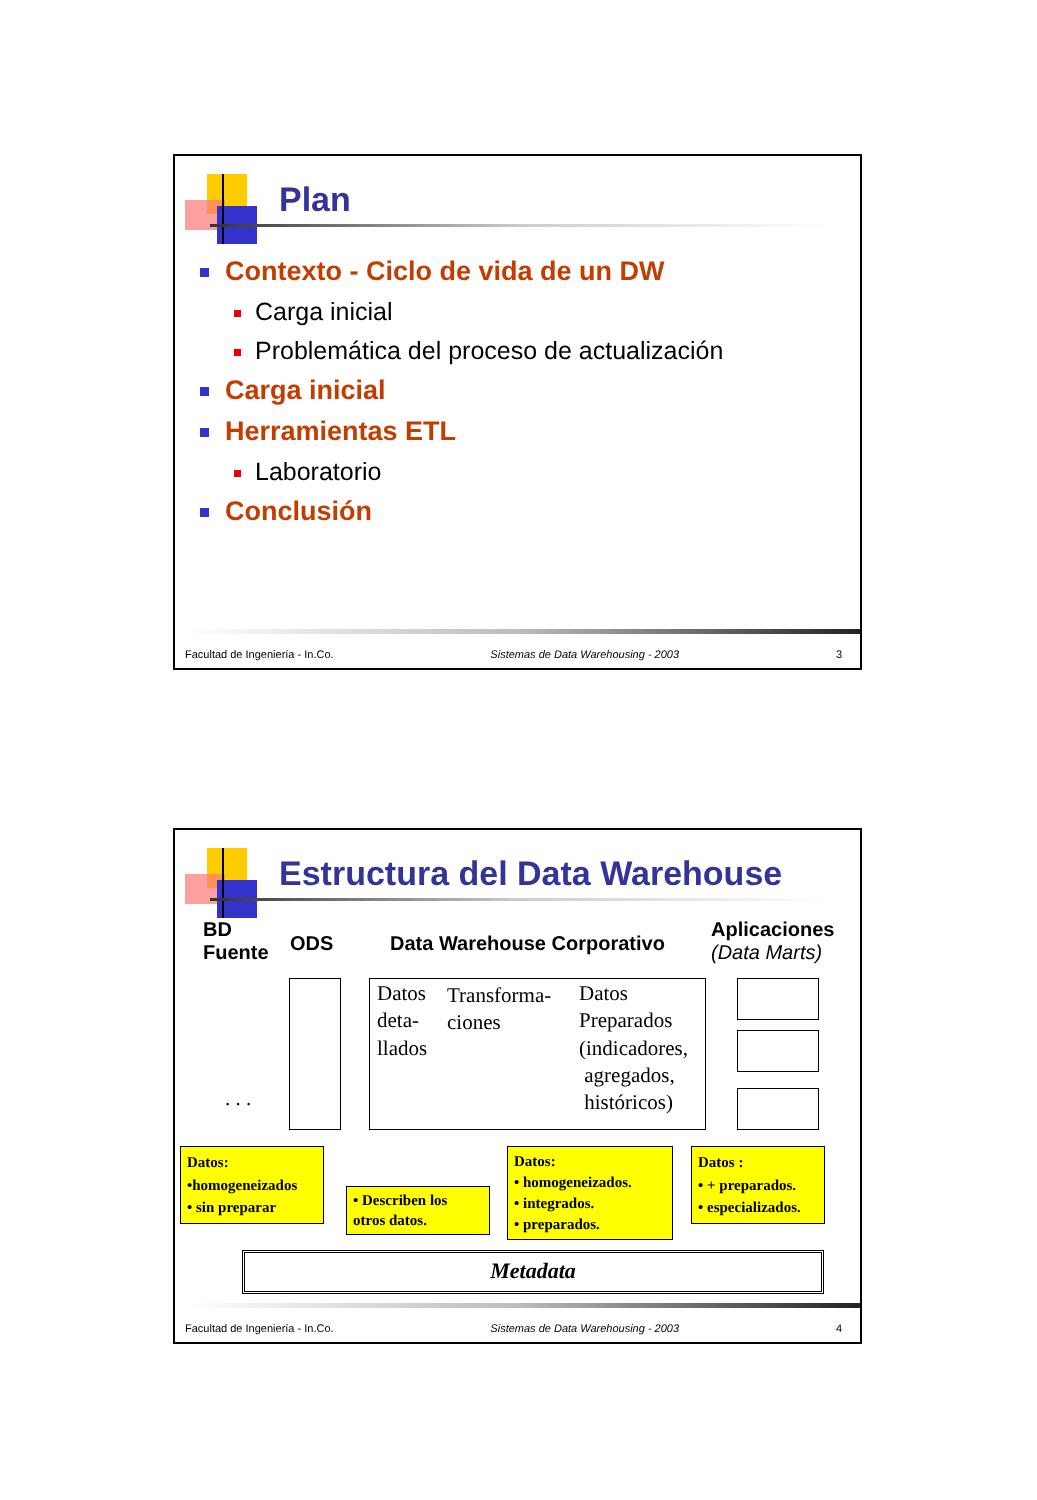Plan
Contexto - Ciclo de vida de un DW
Carga inicial
Problemática del proceso de actualización
Carga inicial
Herramientas ETL
Laboratorio
Conclusión
Facultad de Ingeniería - In.Co. Sistemas de Data Warehousing - 2003 3
Estructura del Data Warehouse
BD
Fuente
ODS Data Warehouse Corporativo
Aplicaciones
(Data Marts)
Datos
deta-
llados
Transforma-
ciones
Datos
Preparados
(indicadores,
agregados,
históricos)
. . .
Datos:
•homogeneizados
• sin preparar
• Describen los otros datos.
Datos:
• homogeneizados.
• integrados.
• preparados.
Datos :
• + preparados.
• especializados.
Metadata
Facultad de Ingeniería - In.Co. Sistemas de Data Warehousing - 2003 4